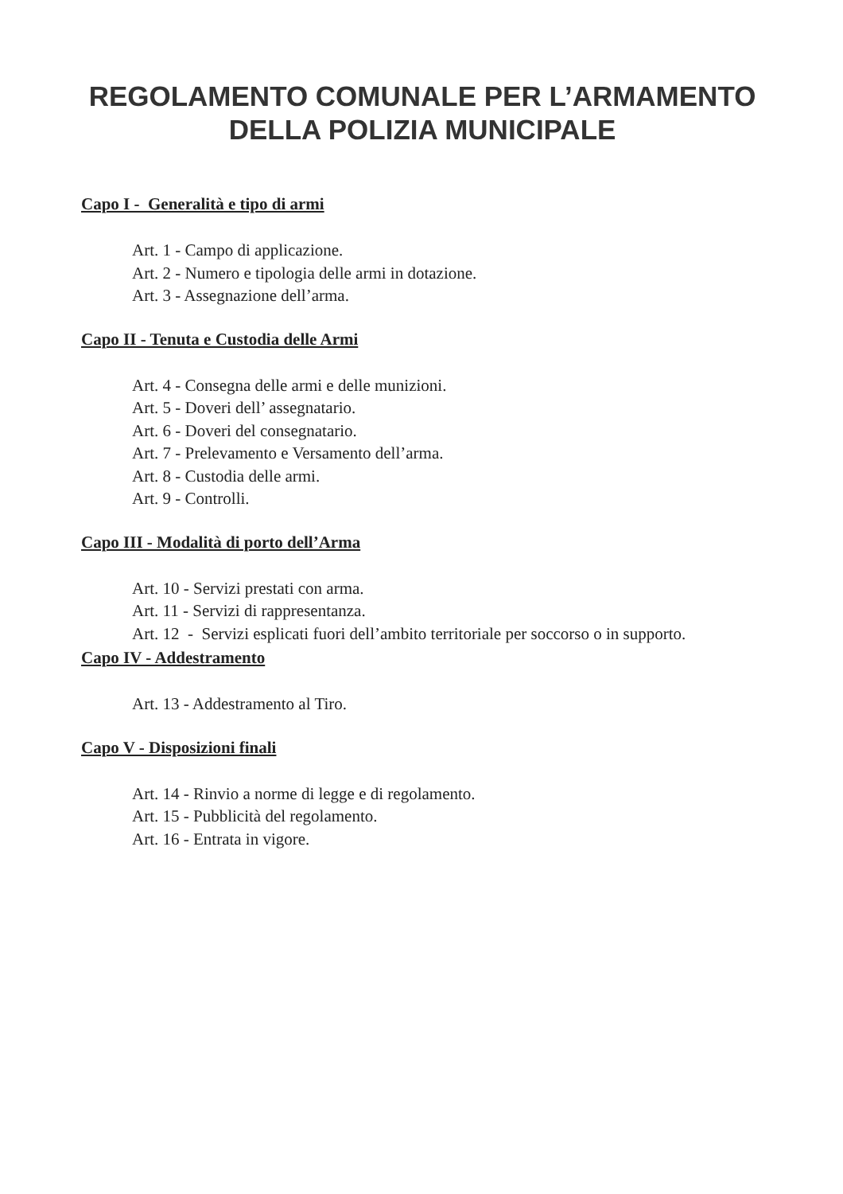REGOLAMENTO COMUNALE PER L’ARMAMENTO
DELLA POLIZIA MUNICIPALE
Capo I - Generalità e tipo di armi
Art. 1 - Campo di applicazione.
Art. 2 - Numero e tipologia delle armi in dotazione.
Art. 3 - Assegnazione dell’arma.
Capo II - Tenuta e Custodia delle Armi
Art. 4 - Consegna delle armi e delle munizioni.
Art. 5 - Doveri dell’ assegnatario.
Art. 6 - Doveri del consegnatario.
Art. 7 - Prelevamento e Versamento dell’arma.
Art. 8 - Custodia delle armi.
Art. 9 - Controlli.
Capo III - Modalità di porto dell’Arma
Art. 10 - Servizi prestati con arma.
Art. 11 - Servizi di rappresentanza.
Art. 12 - Servizi esplicati fuori dell’ambito territoriale per soccorso o in supporto.
Capo IV - Addestramento
Art. 13 - Addestramento al Tiro.
Capo V - Disposizioni finali
Art. 14 - Rinvio a norme di legge e di regolamento.
Art. 15 - Pubblicità del regolamento.
Art. 16 - Entrata in vigore.